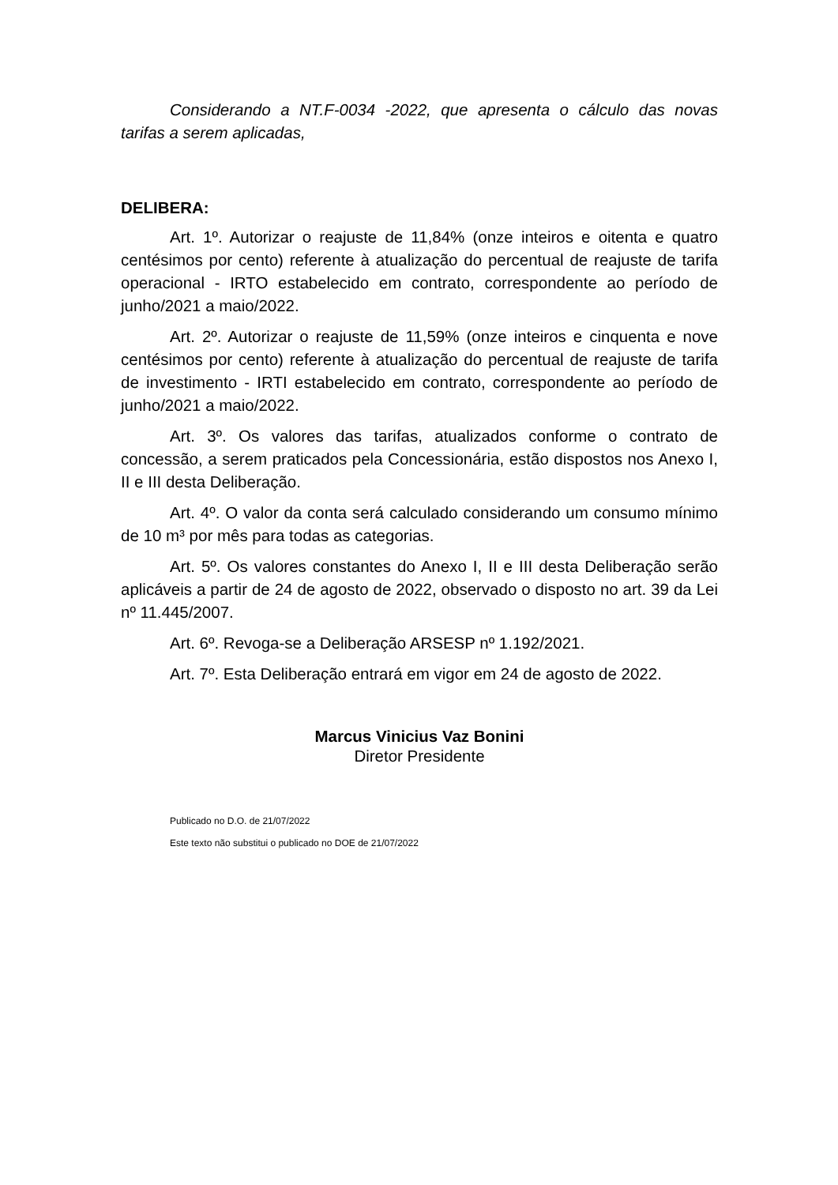Considerando a NT.F-0034 -2022, que apresenta o cálculo das novas tarifas a serem aplicadas,
DELIBERA:
Art. 1º. Autorizar o reajuste de 11,84% (onze inteiros e oitenta e quatro centésimos por cento) referente à atualização do percentual de reajuste de tarifa operacional - IRTO estabelecido em contrato, correspondente ao período de junho/2021 a maio/2022.
Art. 2º. Autorizar o reajuste de 11,59% (onze inteiros e cinquenta e nove centésimos por cento) referente à atualização do percentual de reajuste de tarifa de investimento - IRTI estabelecido em contrato, correspondente ao período de junho/2021 a maio/2022.
Art. 3º. Os valores das tarifas, atualizados conforme o contrato de concessão, a serem praticados pela Concessionária, estão dispostos nos Anexo I, II e III desta Deliberação.
Art. 4º. O valor da conta será calculado considerando um consumo mínimo de 10 m³ por mês para todas as categorias.
Art. 5º. Os valores constantes do Anexo I, II e III desta Deliberação serão aplicáveis a partir de 24 de agosto de 2022, observado o disposto no art. 39 da Lei nº 11.445/2007.
Art. 6º. Revoga-se a Deliberação ARSESP nº 1.192/2021.
Art. 7º. Esta Deliberação entrará em vigor em 24 de agosto de 2022.
Marcus Vinicius Vaz Bonini
Diretor Presidente
Publicado no D.O. de 21/07/2022
Este texto não substitui o publicado no DOE de 21/07/2022